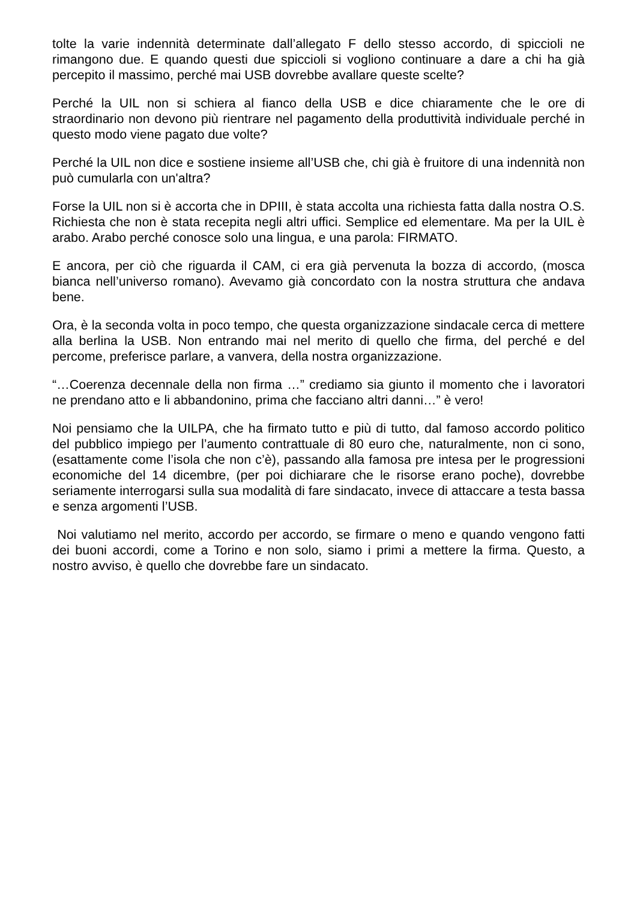tolte la varie indennità determinate dall’allegato F dello stesso accordo, di spiccioli ne rimangono due. E quando questi due spiccioli si vogliono continuare a dare a chi ha già percepito il massimo, perché mai USB dovrebbe avallare queste scelte?
Perché la UIL non si schiera al fianco della USB e dice chiaramente che le ore di straordinario non devono più rientrare nel pagamento della produttività individuale perché in questo modo viene pagato due volte?
Perché la UIL non dice e sostiene insieme all’USB che, chi già è fruitore di una indennità non può cumularla con un'altra?
Forse la UIL non si è accorta che in DPIII, è stata accolta una richiesta fatta dalla nostra O.S. Richiesta che non è stata recepita negli altri uffici. Semplice ed elementare. Ma per la UIL è arabo. Arabo perché conosce solo una lingua, e una parola: FIRMATO.
E ancora, per ciò che riguarda il CAM, ci era già pervenuta la bozza di accordo, (mosca bianca nell’universo romano). Avevamo già concordato con la nostra struttura che andava bene.
Ora, è la seconda volta in poco tempo, che questa organizzazione sindacale cerca di mettere alla berlina la USB. Non entrando mai nel merito di quello che firma, del perché e del percome, preferisce parlare, a vanvera, della nostra organizzazione.
“…Coerenza decennale della non firma …” crediamo sia giunto il momento che i lavoratori ne prendano atto e li abbandonino, prima che facciano altri danni…” è vero!
Noi pensiamo che la UILPA, che ha firmato tutto e più di tutto, dal famoso accordo politico del pubblico impiego per l’aumento contrattuale di 80 euro che, naturalmente, non ci sono, (esattamente come l’isola che non c’è), passando alla famosa pre intesa per le progressioni economiche del 14 dicembre, (per poi dichiarare che le risorse erano poche), dovrebbe seriamente interrogarsi sulla sua modalità di fare sindacato, invece di attaccare a testa bassa e senza argomenti l’USB.
Noi valutiamo nel merito, accordo per accordo, se firmare o meno e quando vengono fatti dei buoni accordi, come a Torino e non solo, siamo i primi a mettere la firma. Questo, a nostro avviso, è quello che dovrebbe fare un sindacato.